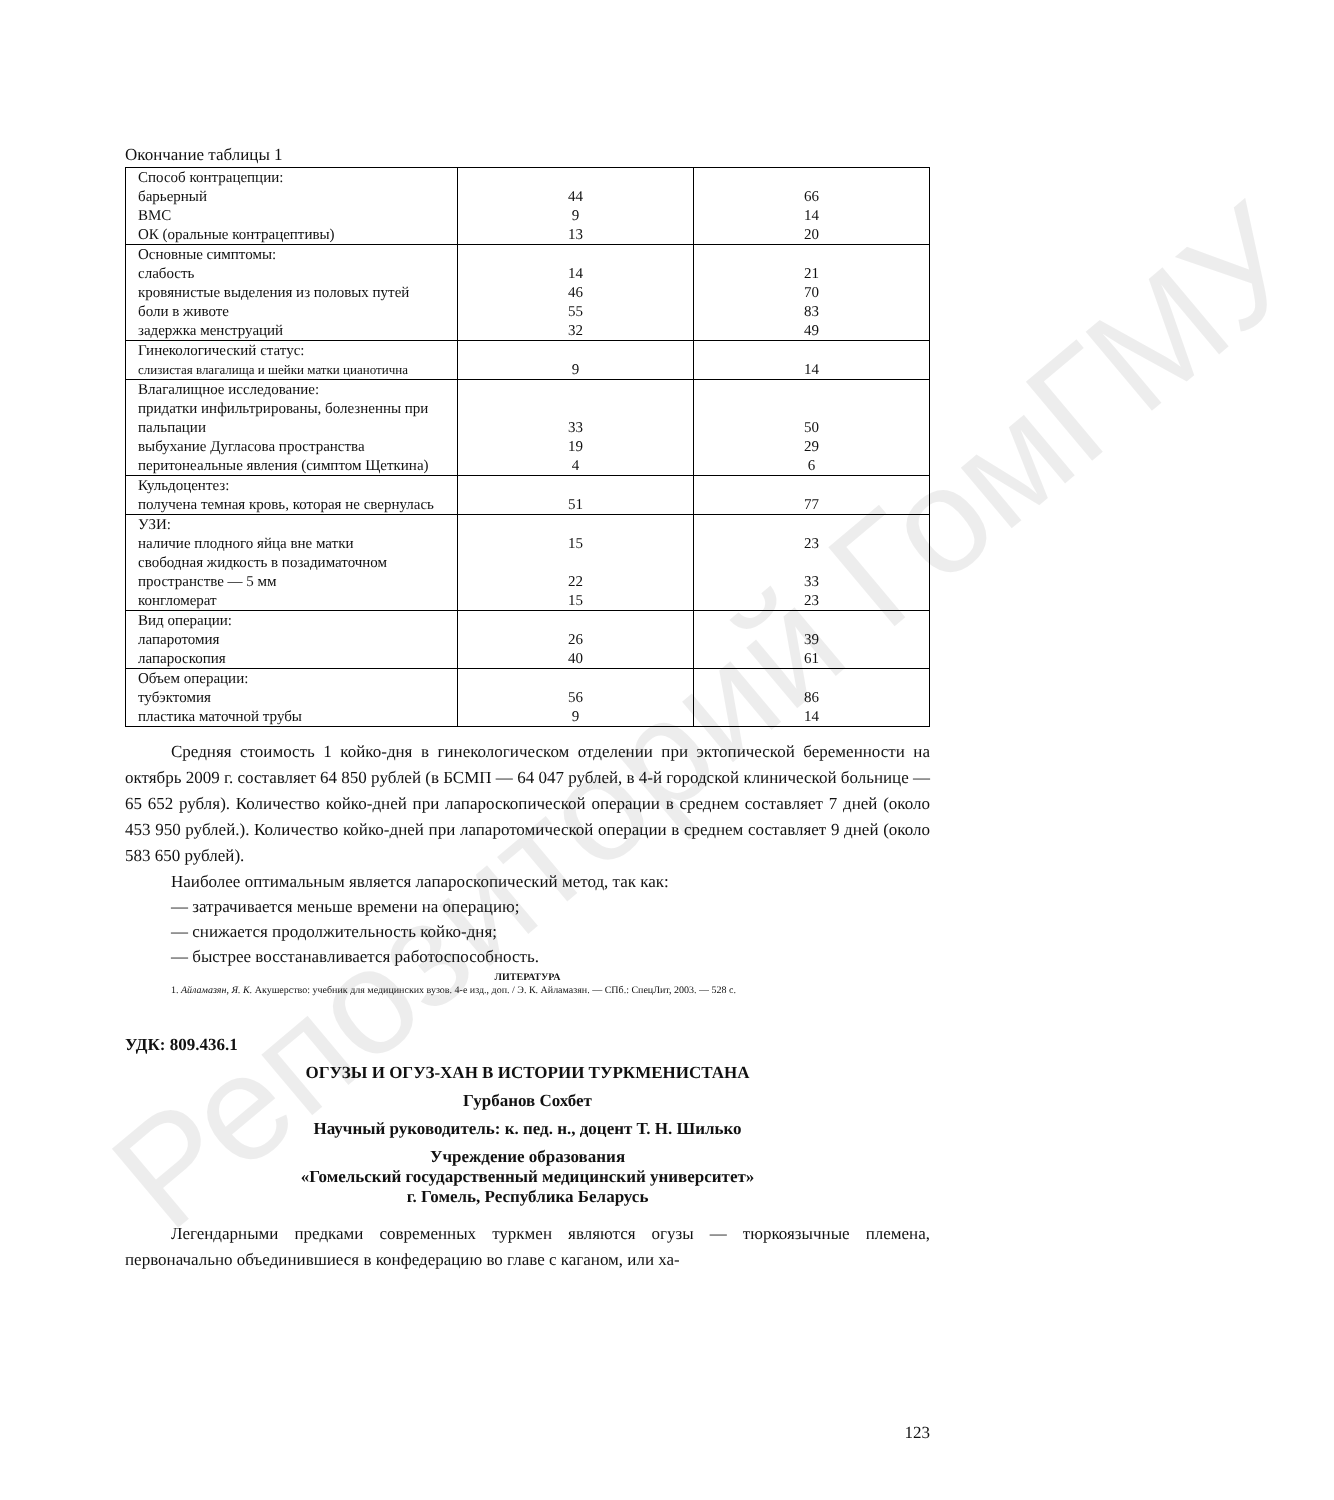Репозиторий ГомГМУ
Окончание таблицы 1
| Способ контрацепции: барьерный ВМС ОК (оральные контрацептивы) | 44 9 13 | 66 14 20 |
| Основные симптомы: слабость кровянистые выделения из половых путей боли в животе задержка менструаций | 14 46 55 32 | 21 70 83 49 |
| Гинекологический статус: слизистая влагалища и шейки матки цианотична | 9 | 14 |
| Влагалищное исследование: придатки инфильтрированы, болезненны при пальпации выбухание Дугласова пространства перитонеальные явления (симптом Щеткина) | 33 19 4 | 50 29 6 |
| Кульдоцентез: получена темная кровь, которая не свернулась | 51 | 77 |
| УЗИ: наличие плодного яйца вне матки свободная жидкость в позадиматочном пространстве — 5 мм конгломерат | 15 22 15 | 23 33 23 |
| Вид операции: лапаротомия лапароскопия | 26 40 | 39 61 |
| Объем операции: тубэктомия пластика маточной трубы | 56 9 | 86 14 |
Средняя стоимость 1 койко-дня в гинекологическом отделении при эктопической беременности на октябрь 2009 г. составляет 64 850 рублей (в БСМП — 64 047 рублей, в 4-й городской клинической больнице — 65 652 рубля). Количество койко-дней при лапароскопической операции в среднем составляет 7 дней (около 453 950 рублей.). Количество койко-дней при лапаротомической операции в среднем составляет 9 дней (около 583 650 рублей).
Наиболее оптимальным является лапароскопический метод, так как:
— затрачивается меньше времени на операцию;
— снижается продолжительность койко-дня;
— быстрее восстанавливается работоспособность.
ЛИТЕРАТУРА
1. Айламазян, Я. К. Акушерство: учебник для медицинских вузов. 4-е изд., доп. / Э. К. Айламазян. — СПб.: СпецЛит, 2003. — 528 с.
УДК: 809.436.1
ОГУЗЫ И ОГУЗ-ХАН В ИСТОРИИ ТУРКМЕНИСТАНА
Гурбанов Сохбет
Научный руководитель: к. пед. н., доцент Т. Н. Шилько
Учреждение образования
«Гомельский государственный медицинский университет»
г. Гомель, Республика Беларусь
Легендарными предками современных туркмен являются огузы — тюркоязычные племена, первоначально объединившиеся в конфедерацию во главе с каганом, или ха-
123